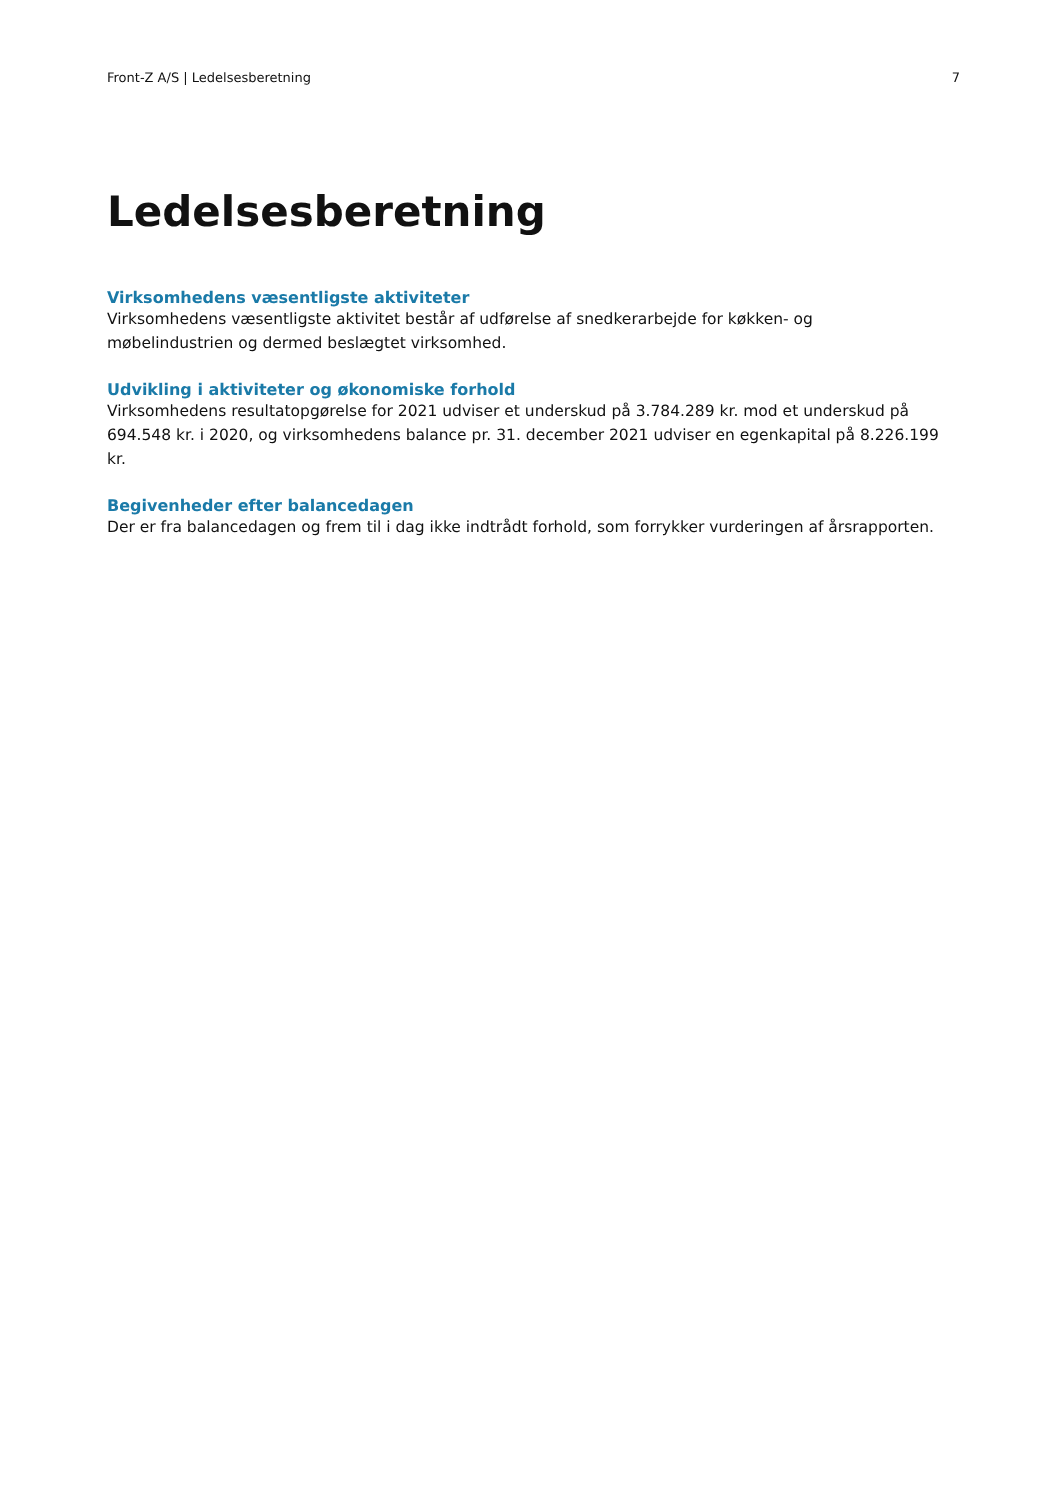Front-Z A/S | Ledelsesberetning 7
Ledelsesberetning
Virksomhedens væsentligste aktiviteter
Virksomhedens væsentligste aktivitet består af udførelse af snedkerarbejde for køkken- og
møbelindustrien og dermed beslægtet virksomhed.
Udvikling i aktiviteter og økonomiske forhold
Virksomhedens resultatopgørelse for 2021 udviser et underskud på 3.784.289 kr. mod et underskud på 694.548 kr. i 2020, og virksomhedens balance pr. 31. december 2021 udviser en egenkapital på 8.226.199 kr.
Begivenheder efter balancedagen
Der er fra balancedagen og frem til i dag ikke indtrådt forhold, som forrykker vurderingen af årsrapporten.